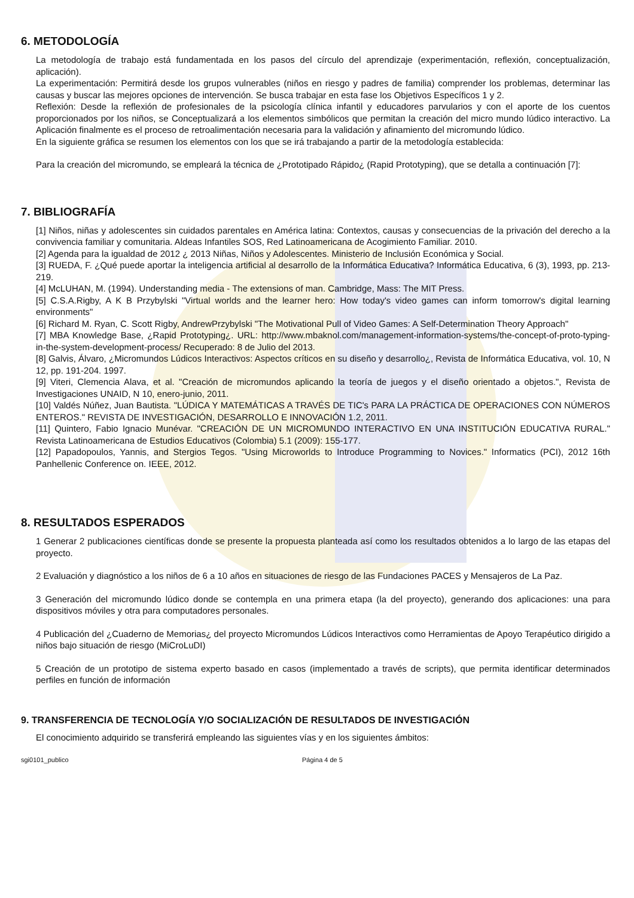6. METODOLOGÍA
La metodología de trabajo está fundamentada en los pasos del círculo del aprendizaje (experimentación, reflexión, conceptualización, aplicación).
La experimentación: Permitirá desde los grupos vulnerables (niños en riesgo y padres de familia) comprender los problemas, determinar las causas y buscar las mejores opciones de intervención. Se busca trabajar en esta fase los Objetivos Específicos 1 y 2.
Reflexión: Desde la reflexión de profesionales de la psicología clínica infantil y educadores parvularios y con el aporte de los cuentos proporcionados por los niños, se Conceptualizará a los elementos simbólicos que permitan la creación del micro mundo lúdico interactivo. La Aplicación finalmente es el proceso de retroalimentación necesaria para la validación y afinamiento del micromundo lúdico.
En la siguiente gráfica se resumen los elementos con los que se irá trabajando a partir de la metodología establecida:
Para la creación del micromundo, se empleará la técnica de ¿Prototipado Rápido¿ (Rapid Prototyping), que se detalla a continuación [7]:
7. BIBLIOGRAFÍA
[1] Niños, niñas y adolescentes sin cuidados parentales en América latina: Contextos, causas y consecuencias de la privación del derecho a la convivencia familiar y comunitaria. Aldeas Infantiles SOS, Red Latinoamericana de Acogimiento Familiar. 2010.
[2] Agenda para la igualdad de 2012 ¿ 2013 Niñas, Niños y Adolescentes. Ministerio de Inclusión Económica y Social.
[3] RUEDA, F. ¿Qué puede aportar la inteligencia artificial al desarrollo de la Informática Educativa? Informática Educativa, 6 (3), 1993, pp. 213-219.
[4] McLUHAN, M. (1994). Understanding media - The extensions of man. Cambridge, Mass: The MIT Press.
[5] C.S.A.Rigby, A K B Przybylski "Virtual worlds and the learner hero: How today's video games can inform tomorrow's digital learning environments"
[6] Richard M. Ryan, C. Scott Rigby, AndrewPrzybylski "The Motivational Pull of Video Games: A Self-Determination Theory Approach"
[7] MBA Knowledge Base, ¿Rapid Prototyping¿. URL: http://www.mbaknol.com/management-information-systems/the-concept-of-proto-typing-in-the-system-development-process/ Recuperado: 8 de Julio del 2013.
[8] Galvis, Álvaro, ¿Micromundos Lúdicos Interactivos: Aspectos críticos en su diseño y desarrollo¿, Revista de Informática Educativa, vol. 10, N 12, pp. 191-204. 1997.
[9] Viteri, Clemencia Alava, et al. "Creación de micromundos aplicando la teoría de juegos y el diseño orientado a objetos.", Revista de Investigaciones UNAID, N 10, enero-junio, 2011.
[10] Valdés Núñez, Juan Bautista. "LÚDICA Y MATEMÁTICAS A TRAVÉS DE TIC's PARA LA PRÁCTICA DE OPERACIONES CON NÚMEROS ENTEROS." REVISTA DE INVESTIGACIÓN, DESARROLLO E INNOVACIÓN 1.2, 2011.
[11] Quintero, Fabio Ignacio Munévar. "CREACIÓN DE UN MICROMUNDO INTERACTIVO EN UNA INSTITUCIÓN EDUCATIVA RURAL." Revista Latinoamericana de Estudios Educativos (Colombia) 5.1 (2009): 155-177.
[12] Papadopoulos, Yannis, and Stergios Tegos. "Using Microworlds to Introduce Programming to Novices." Informatics (PCI), 2012 16th Panhellenic Conference on. IEEE, 2012.
8. RESULTADOS ESPERADOS
1 Generar 2 publicaciones científicas donde se presente la propuesta planteada así como los resultados obtenidos a lo largo de las etapas del proyecto.
2 Evaluación y diagnóstico a los niños de 6 a 10 años en situaciones de riesgo de las Fundaciones PACES y Mensajeros de La Paz.
3 Generación del micromundo lúdico donde se contempla en una primera etapa (la del proyecto), generando dos aplicaciones: una para dispositivos móviles y otra para computadores personales.
4 Publicación del ¿Cuaderno de Memorias¿ del proyecto Micromundos Lúdicos Interactivos como Herramientas de Apoyo Terapéutico dirigido a niños bajo situación de riesgo (MiCroLuDI)
5 Creación de un prototipo de sistema experto basado en casos (implementado a través de scripts), que permita identificar determinados perfiles en función de información
9. TRANSFERENCIA DE TECNOLOGÍA Y/O SOCIALIZACIÓN DE RESULTADOS DE INVESTIGACIÓN
El conocimiento adquirido se transferirá empleando las siguientes vías y en los siguientes ámbitos:
sgi0101_publico Página 4 de 5